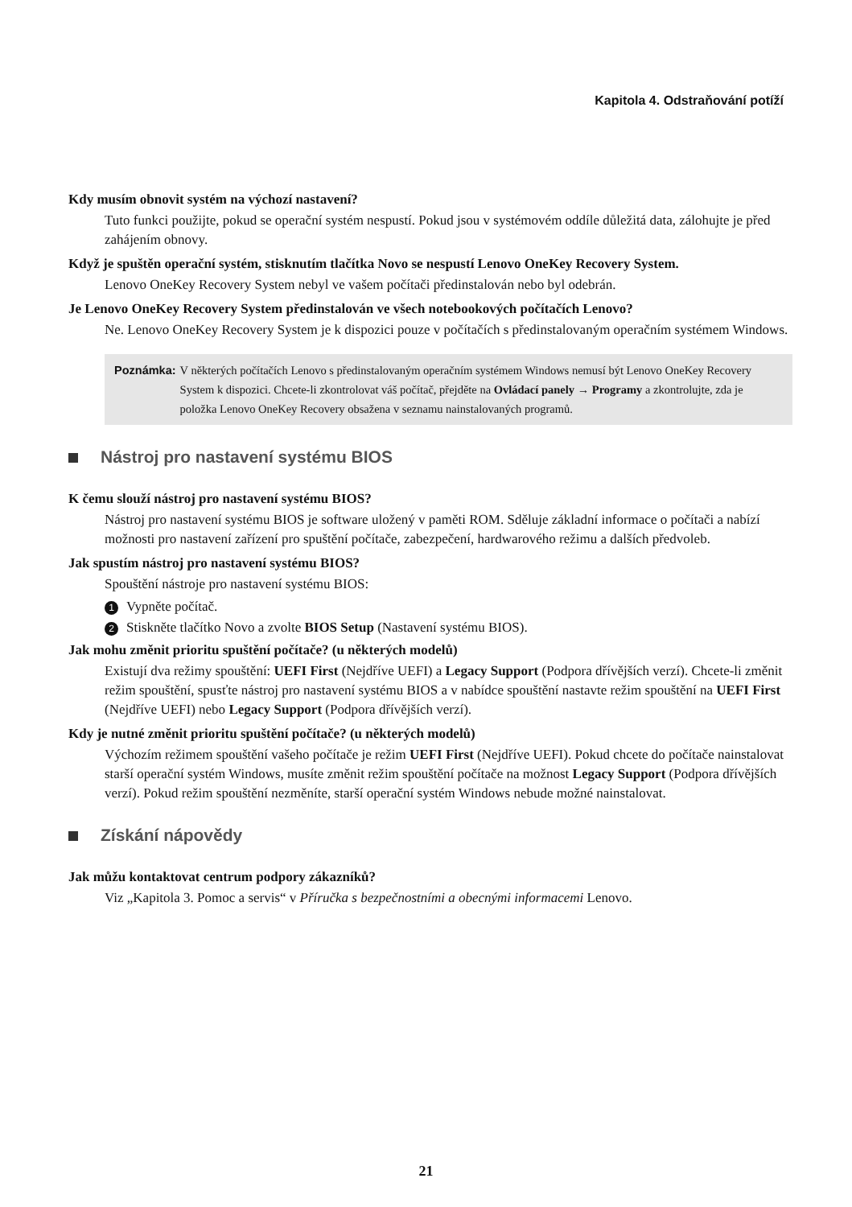Kapitola 4. Odstraňování potíží
Kdy musím obnovit systém na výchozí nastavení?
Tuto funkci použijte, pokud se operační systém nespustí. Pokud jsou v systémovém oddíle důležitá data, zálohujte je před zahájením obnovy.
Když je spuštěn operační systém, stisknutím tlačítka Novo se nespustí Lenovo OneKey Recovery System.
Lenovo OneKey Recovery System nebyl ve vašem počítači předinstalován nebo byl odebrán.
Je Lenovo OneKey Recovery System předinstalován ve všech notebookových počítačích Lenovo?
Ne. Lenovo OneKey Recovery System je k dispozici pouze v počítačích s předinstalovaným operačním systémem Windows.
Poznámka: V některých počítačích Lenovo s předinstalovaným operačním systémem Windows nemusí být Lenovo OneKey Recovery System k dispozici. Chcete-li zkontrolovat váš počítač, přejděte na Ovládací panely → Programy a zkontrolujte, zda je položka Lenovo OneKey Recovery obsažena v seznamu nainstalovaných programů.
Nástroj pro nastavení systému BIOS
K čemu slouží nástroj pro nastavení systému BIOS?
Nástroj pro nastavení systému BIOS je software uložený v paměti ROM. Sděluje základní informace o počítači a nabízí možnosti pro nastavení zařízení pro spuštění počítače, zabezpečení, hardwarového režimu a dalších předvoleb.
Jak spustím nástroj pro nastavení systému BIOS?
Spouštění nástroje pro nastavení systému BIOS:
1 Vypněte počítač.
2 Stiskněte tlačítko Novo a zvolte BIOS Setup (Nastavení systému BIOS).
Jak mohu změnit prioritu spuštění počítače? (u některých modelů)
Existují dva režimy spouštění: UEFI First (Nejdříve UEFI) a Legacy Support (Podpora dřívějších verzí). Chcete-li změnit režim spouštění, spusťte nástroj pro nastavení systému BIOS a v nabídce spouštění nastavte režim spouštění na UEFI First (Nejdříve UEFI) nebo Legacy Support (Podpora dřívějších verzí).
Kdy je nutné změnit prioritu spuštění počítače? (u některých modelů)
Výchozím režimem spouštění vašeho počítače je režim UEFI First (Nejdříve UEFI). Pokud chcete do počítače nainstalovat starší operační systém Windows, musíte změnit režim spouštění počítače na možnost Legacy Support (Podpora dřívějších verzí). Pokud režim spouštění nezměníte, starší operační systém Windows nebude možné nainstalovat.
Získání nápovědy
Jak můžu kontaktovat centrum podpory zákazníků?
Viz „Kapitola 3. Pomoc a servis“ v Příručka s bezpečnostními a obecnými informacemi Lenovo.
21